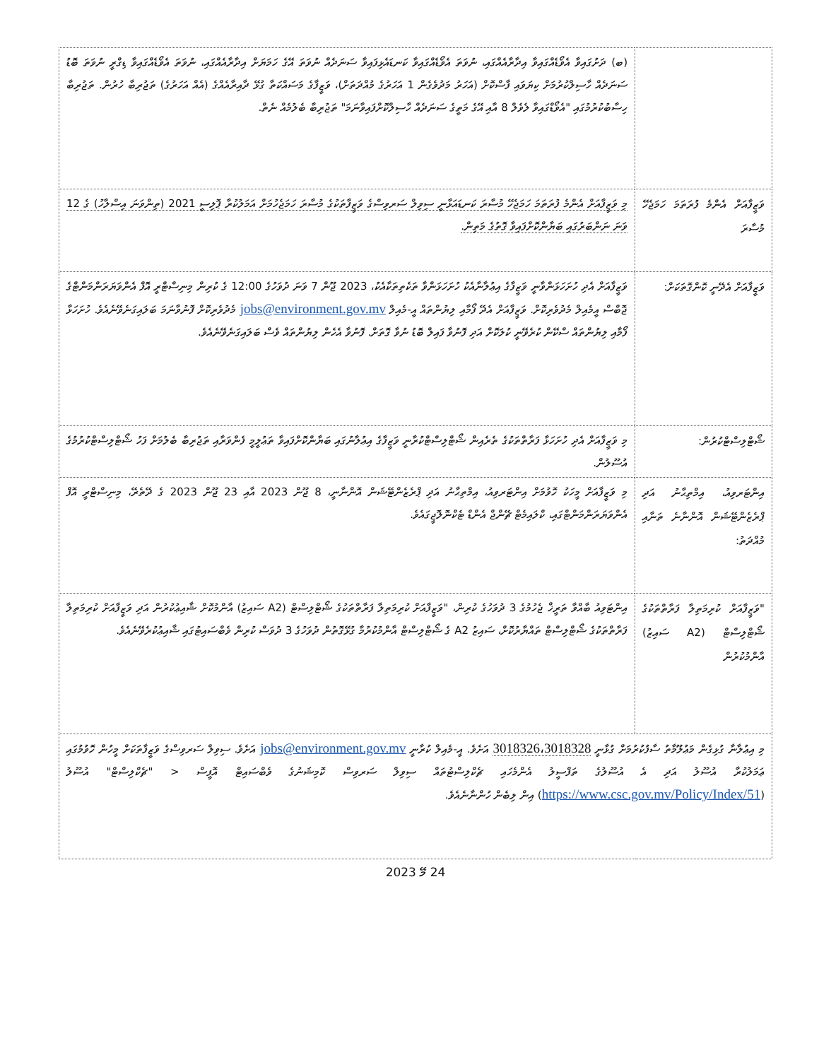| | (ބ) ދަށުގައިވާ އެވޯޑެއްގައިވާ އިދާރާއެއްގައި، ނުވަތަ އެވޯޑެއްގައިވާ ކަނޑައެޅިފައިވާ ސަނަދެއް ނުވަތަ އޭގެ ހަމަޔަށް އިދާރާއެއްގައި، ނުވަތަ އެވޯޑެއްގައިވާ ޑިގްރީ ނުވަތަ ބޮޑު ސަނަދެއް ހާސިލްކުރުމަށް ކިޔަވައި ފާސްކޮށް (އަހަރު މަދުވެގެން 1 އަހަރުގެ މުއްދަތަށް)، ވަޒީފާގެ މަސައްކަތާ ގުޅޭ ދާއިރާއެއްގެ (އެއް އަހަރުގެ) ތަޖުރިބާ ހުރުން. ތަޖުރިބާ ހިސާބުކުރުމުގައި "އެވޯޑްގައިވާ ލެވެލް 8 އާއި އޭގެ މަތީގެ ސަނަދެއް ހާސިލްކޮށްފައިވާނަމަ" ތަޖުރިބާ ބެލުމެއް ނެތް. |
| ވަޒީފާއަށް އެންމެ ފުރަތަމަ ހަމަޖެހޭ މުސާރަ | މި ވަޒީފާއަށް އެންމެ ފުރަތަމަ ހަމަޖެހޭ މުސާރަ ކަނޑައަޅާނީ ސިވިލް ސަރވިސްގެ ވަޒީފާތަކުގެ މުސާރަ ހަމަޖެހުމަށް އަމަލުކުރާ ޕޮލިސީ 2021 (ތިންވަނަ އިސްލާހު) ގެ 12 ވަނަ ނަންބަރުގައި ބަޔާންކޮށްފައިވާ ގޮތުގެ މަތިން. |
| ވަޒީފާއަށް އެދޭނީ ކޮންގޮތަކަށް: | ވަޒީފާއަށް އެދި ހުށަހަޅަންވާނީ ވަޒީފާގެ އިޢުލާނާއެކު ހުށަހަޅަންވާ ތަކެތިތަކާއެކު، 2023 ޖޫން 7 ވަނަ ދުވަހުގެ 12:00 ގެ ކުރިން މިނިސްޓްރީ އޮފް އެންވަޔަރަންމަންޓްގެ ޖޮބްސް އީމެއިލް މެދުވެރިކޮށް. ވަޒީފާއަށް އެދޭ ފޯމާއި ލިޔުންތައް އީ-މެއިލް jobs@environment.gov.mv މެދުވެރިކޮށް ފޮނުވާނަމަ ބަލައިގަނެވޭނެއެވެ. ހުށަހަޅާ ފޯމާއި ލިޔުންތައް ސްކޭން ކުރެވޭނީ ކުލަކޮށް އަދި ފޮނުވާ ފައިލް ބޮޑު ނުވާ ގޮތަށް. ފޮނުވާ އެހެން ލިޔުންތައް ވެސް ބަލައިގަނެވޭނެއެވެ. |
| ޝޯޓްލިސްޓްކުރުން: | މި ވަޒީފާއަށް އެދި ހުށަހަޅާ ފަރާތްތަކުގެ ތެރެއިން ޝޯޓްލިސްޓްކުރާނީ ވަޒީފާގެ އިޢުލާނުގައި ބަޔާންކޮށްފައިވާ ތަޢުލީމީ ފެންވަރާއި ތަޖުރިބާ ބެލުމަށް ފަހު ޝޯޓްލިސްޓްކުރުމުގެ އުސޫލުން. |
| އިންޓަރވިއު، އިމްތިޙާނު އަދި ޕްރެޒެންޓޭޝަން އޮންނާނެ ތަނާއި މުއްދަތު: | މި ވަޒީފާއަށް މީހަކު ހޮވުމަށް އިންޓަރވިއު، އިމްތިޙާނު އަދި ޕްރެޒެންޓޭޝަން އޮންނާނީ، 8 ޖޫން 2023 އާއި 23 ޖޫން 2023 ގެ ދޭތެރޭ، މިނިސްޓްރީ އޮފް އެންވަޔަރަންމަންޓްގައި، ކްލައިމެޓް ޗޭންޖް އެންޑް ޓެކްނޮލޮޖީގައެވެ. |
| "ވަޒީފާއަށް ކުރިމަތިލާ ފަރާތްތަކުގެ ޝޯޓްލިސްޓް (A2 ސައިޒު) އާންމުކުރުން | އިންޓަވިއު ބާއްވާ ތަރީޚް ޖެހުމުގެ 3 ދުވަހުގެ ކުރިން، "ވަޒީފާއަށް ކުރިމަތިލާ ފަރާތްތަކުގެ ޝޯޓްލިސްޓް (A2 ސައިޒު) އާންމުކޮށް ޝާއިޢުކުރުން އަދި ވަޒީފާއަށް ކުރިމަތިލާ ފަރާތްތަކުގެ ޝޯޓްލިސްޓް ތައްޔާރުކޮށް، ސައިޒު A2 ގެ ޝޯޓްލިސްޓް އާންމުކުރުމާ ގުޅޭގޮތުން ދުވަހުގެ 3 ދުވަސް ކުރިން ވެބްސައިޓުގައި ޝާއިޢުކުރެވޭނެއެވެ. |
| މި އިޢުލާނާ ގުޅިގެން މަޢުލޫމާތު ސާފުކުރުމަށް ގުޅާނީ 3018326،3018328 އަށެވެ. އީ-މެއިލް ކުރާނީ jobs@environment.gov.mv އަށެވެ. ސިވިލް ސަރވިސްގެ ވަޒީފާތަކަށް މީހުން ހޮވުމުގައި ޢަމަލުކުރާ އުސޫލު އަދި އެ އުސޫލުގެ ތަފްސީލު އެންމެހައި ޗެކްލިސްޓުތައް ސިވިލް ސަރވިސް ކޮމިޝަނުގެ ވެބްސައިޓް އޮފީސް < "ޗެކްލިސްޓް" އުސޫލު ( https://www.csc.gov.mv/Policy/Index/51 ) އިން ލިބެން ހުންނާނެއެވެ. | |
24 މޭ 2023